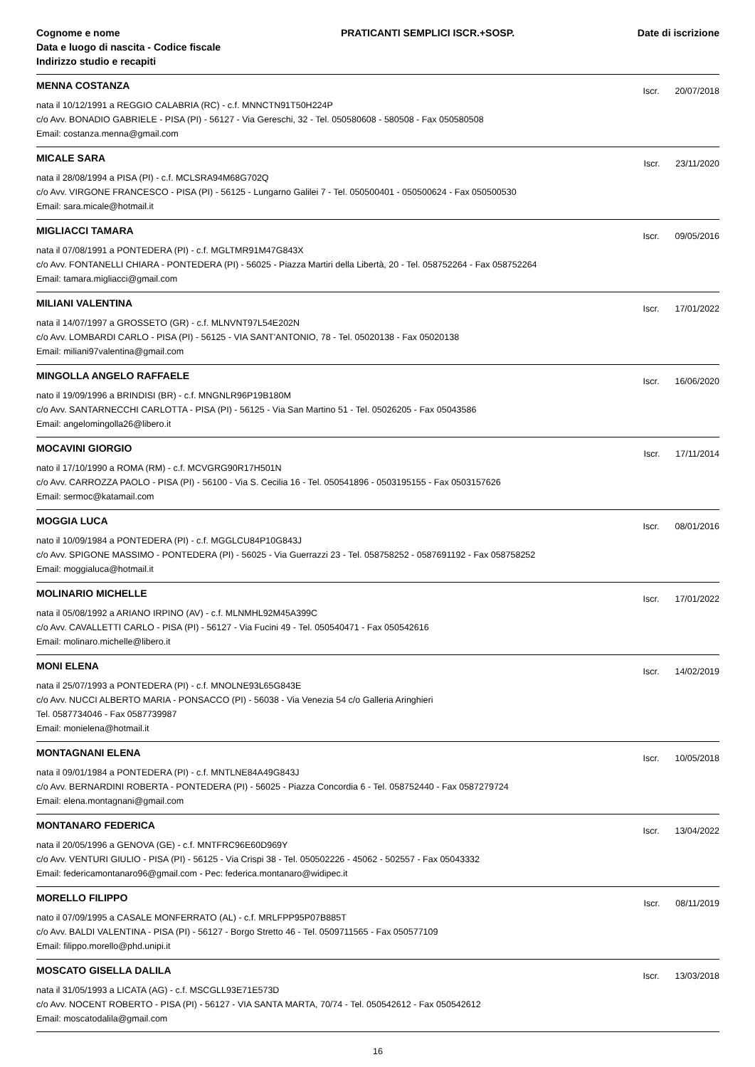Cognome e nome
Data e luogo di nascita - Codice fiscale
Indirizzo studio e recapiti
PRATICANTI SEMPLICI ISCR.+SOSP.
Date di iscrizione
MENNA COSTANZA
Iscr. 20/07/2018
nata il 10/12/1991 a REGGIO CALABRIA (RC) - c.f. MNNCTN91T50H224P
c/o Avv. BONADIO GABRIELE - PISA (PI) - 56127 - Via Gereschi, 32 - Tel. 050580608 - 580508 - Fax 050580508
Email: costanza.menna@gmail.com
MICALE SARA
Iscr. 23/11/2020
nata il 28/08/1994 a PISA (PI) - c.f. MCLSRA94M68G702Q
c/o Avv. VIRGONE FRANCESCO - PISA (PI) - 56125 - Lungarno Galilei 7 - Tel. 050500401 - 050500624 - Fax 050500530
Email: sara.micale@hotmail.it
MIGLIACCI TAMARA
Iscr. 09/05/2016
nata il 07/08/1991 a PONTEDERA (PI) - c.f. MGLTMR91M47G843X
c/o Avv. FONTANELLI CHIARA - PONTEDERA (PI) - 56025 - Piazza Martiri della Libertà, 20 - Tel. 058752264 - Fax 058752264
Email: tamara.migliacci@gmail.com
MILIANI VALENTINA
Iscr. 17/01/2022
nata il 14/07/1997 a GROSSETO (GR) - c.f. MLNVNT97L54E202N
c/o Avv. LOMBARDI CARLO - PISA (PI) - 56125 - VIA SANT'ANTONIO, 78 - Tel. 05020138 - Fax 05020138
Email: miliani97valentina@gmail.com
MINGOLLA ANGELO RAFFAELE
Iscr. 16/06/2020
nato il 19/09/1996 a BRINDISI (BR) - c.f. MNGNLR96P19B180M
c/o Avv. SANTARNECCHI CARLOTTA - PISA (PI) - 56125 - Via San Martino 51 - Tel. 05026205 - Fax 05043586
Email: angelomingolla26@libero.it
MOCAVINI GIORGIO
Iscr. 17/11/2014
nato il 17/10/1990 a ROMA (RM) - c.f. MCVGRG90R17H501N
c/o Avv. CARROZZA PAOLO - PISA (PI) - 56100 - Via S. Cecilia 16 - Tel. 050541896 - 0503195155 - Fax 0503157626
Email: sermoc@katamail.com
MOGGIA LUCA
Iscr. 08/01/2016
nato il 10/09/1984 a PONTEDERA (PI) - c.f. MGGLCU84P10G843J
c/o Avv. SPIGONE MASSIMO - PONTEDERA (PI) - 56025 - Via Guerrazzi 23 - Tel. 058758252 - 0587691192 - Fax 058758252
Email: moggialuca@hotmail.it
MOLINARIO MICHELLE
Iscr. 17/01/2022
nata il 05/08/1992 a ARIANO IRPINO (AV) - c.f. MLNMHL92M45A399C
c/o Avv. CAVALLETTI CARLO - PISA (PI) - 56127 - Via Fucini 49 - Tel. 050540471 - Fax 050542616
Email: molinaro.michelle@libero.it
MONI ELENA
Iscr. 14/02/2019
nata il 25/07/1993 a PONTEDERA (PI) - c.f. MNOLNE93L65G843E
c/o Avv. NUCCI ALBERTO MARIA - PONSACCO (PI) - 56038 - Via Venezia 54 c/o Galleria Aringhieri
Tel. 0587734046 - Fax 0587739987
Email: monielena@hotmail.it
MONTAGNANI ELENA
Iscr. 10/05/2018
nata il 09/01/1984 a PONTEDERA (PI) - c.f. MNTLNE84A49G843J
c/o Avv. BERNARDINI ROBERTA - PONTEDERA (PI) - 56025 - Piazza Concordia 6 - Tel. 058752440 - Fax 0587279724
Email: elena.montagnani@gmail.com
MONTANARO FEDERICA
Iscr. 13/04/2022
nata il 20/05/1996 a GENOVA (GE) - c.f. MNTFRC96E60D969Y
c/o Avv. VENTURI GIULIO - PISA (PI) - 56125 - Via Crispi 38 - Tel. 050502226 - 45062 - 502557 - Fax 05043332
Email: federicamontanaro96@gmail.com - Pec: federica.montanaro@widipec.it
MORELLO FILIPPO
Iscr. 08/11/2019
nato il 07/09/1995 a CASALE MONFERRATO (AL) - c.f. MRLFPP95P07B885T
c/o Avv. BALDI VALENTINA - PISA (PI) - 56127 - Borgo Stretto 46 - Tel. 0509711565 - Fax 050577109
Email: filippo.morello@phd.unipi.it
MOSCATO GISELLA DALILA
Iscr. 13/03/2018
nata il 31/05/1993 a LICATA (AG) - c.f. MSCGLL93E71E573D
c/o Avv. NOCENT ROBERTO - PISA (PI) - 56127 - VIA SANTA MARTA, 70/74 - Tel. 050542612 - Fax 050542612
Email: moscatodalila@gmail.com
16